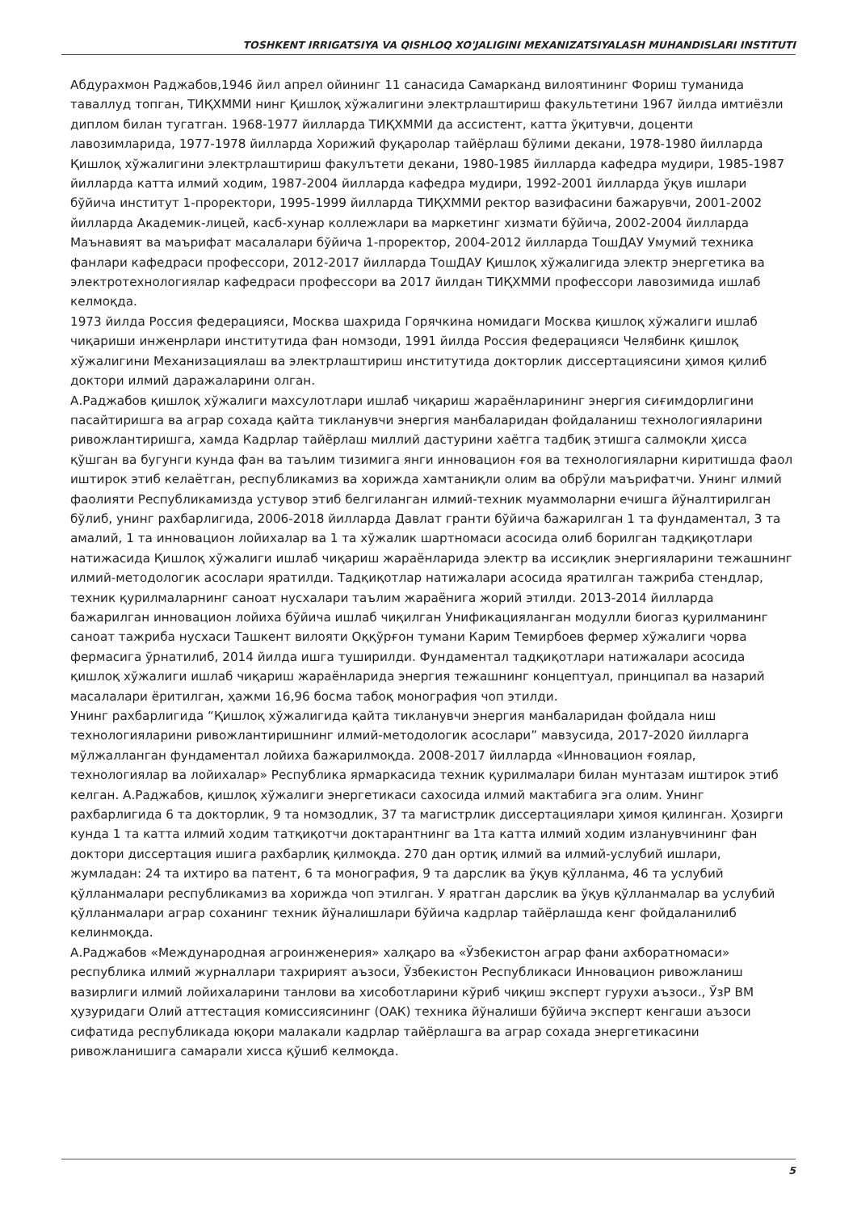TOSHKENT IRRIGATSIYA VA QISHLOQ XO'JALIGINI MEXANIZATSIYALASH MUHANDISLARI INSTITUTI
Абдурахмон Раджабов,1946 йил апрел ойининг 11 санасида Самарканд вилоятининг Фориш туманида таваллуд топган, ТИҚХММИ нинг Қишлоқ хўжалигини электрлаштириш факультетини 1967 йилда имтиёзли диплом билан тугатган. 1968-1977 йилларда ТИҚХММИ да ассистент, катта ўқитувчи, доценти лавозимларида, 1977-1978 йилларда Хорижий фуқаролар тайёрлаш бўлими декани, 1978-1980 йилларда Қишлоқ хўжалигини электрлаштириш факулътети декани, 1980-1985 йилларда кафедра мудири, 1985-1987 йилларда катта илмий ходим, 1987-2004 йилларда кафедра мудири, 1992-2001 йилларда ўқув ишлари бўйича институт 1-проректори, 1995-1999 йилларда ТИҚХММИ ректор вазифасини бажарувчи, 2001-2002 йилларда Академик-лицей, касб-хунар коллежлари ва маркетинг хизмати бўйича, 2002-2004 йилларда Маънавият ва маърифат масалалари бўйича 1-проректор, 2004-2012 йилларда ТошДАУ Умумий техника фанлари кафедраси профессори, 2012-2017 йилларда ТошДАУ Қишлоқ хўжалигида электр энергетика ва электротехнологиялар кафедраси профессори ва 2017 йилдан ТИҚХММИ профессори лавозимида ишлаб келмоқда.
1973 йилда Россия федерацияси, Москва шахрида Горячкина номидаги Москва қишлоқ хўжалиги ишлаб чиқариши инженрлари институтида фан номзоди, 1991 йилда Россия федерацияси Челябинк қишлоқ хўжалигини Механизациялаш ва электрлаштириш институтида докторлик диссертациясини ҳимоя қилиб доктори илмий даражаларини олган.
А.Раджабов қишлоқ хўжалиги махсулотлари ишлаб чиқариш жараёнларининг энергия сиғимдорлигини пасайтиришга ва аграр сохада қайта тикланувчи энергия манбаларидан фойдаланиш технологияларини ривожлантиришга, хамда Кадрлар тайёрлаш миллий дастурини хаётга тадбиқ этишга салмоқли ҳисса қўшган ва бугунги кунда фан ва таълим тизимига янги инновацион ғоя ва технологияларни киритишда фаол иштирок этиб келаётган, республикамиз ва хорижда хамтаниқли олим ва обрўли маърифатчи. Унинг илмий фаолияти Республикамизда устувор этиб белгиланган илмий-техник муаммоларни ечишга йўналтирилган бўлиб, унинг рахбарлигида, 2006-2018 йилларда Давлат гранти бўйича бажарилган 1 та фундаментал, 3 та амалий, 1 та инновацион лойихалар ва 1 та хўжалик шартномаси асосида олиб борилган тадқиқотлари натижасида Қишлоқ хўжалиги ишлаб чиқариш жараёнларида электр ва иссиқлик энергияларини тежашнинг илмий-методологик асослари яратилди. Тадқиқотлар натижалари асосида яратилган тажриба стендлар, техник қурилмаларнинг саноат нусхалари таълим жараёнига жорий этилди. 2013-2014 йилларда бажарилган инновацион лойиха бўйича ишлаб чиқилган Унификацияланган модулли биогаз қурилманинг саноат тажриба нусхаси Ташкент вилояти Оққўрғон тумани Карим Темирбоев фермер хўжалиги чорва фермасига ўрнатилиб, 2014 йилда ишга туширилди. Фундаментал тадқиқотлари натижалари асосида қишлоқ хўжалиги ишлаб чиқариш жараёнларида энергия тежашнинг концептуал, принципал ва назарий масалалари ёритилган, ҳажми 16,96 босма табоқ монография чоп этилди.
Унинг рахбарлигида “Қишлоқ хўжалигида қайта тикланувчи энергия манбаларидан фойдала ниш технологияларини ривожлантиришнинг илмий-методологик асослари” мавзусида, 2017-2020 йилларга мўлжалланган фундаментал лойиха бажарилмоқда. 2008-2017 йилларда «Инновацион ғоялар, технологиялар ва лойихалар» Республика ярмаркасида техник қурилмалари билан мунтазам иштирок этиб келган. А.Раджабов, қишлоқ хўжалиги энергетикаси сахосида илмий мактабига эга олим. Унинг рахбарлигида 6 та докторлик, 9 та номзодлик, 37 та магистрлик диссертациялари ҳимоя қилинган. Ҳозирги кунда 1 та катта илмий ходим татқиқотчи доктарантнинг ва 1та катта илмий ходим изланувчининг фан доктори диссертация ишига рахбарлиқ қилмоқда. 270 дан ортиқ илмий ва илмий-услубий ишлари, жумладан: 24 та ихтиро ва патент, 6 та монография, 9 та дарслик ва ўқув қўлланма, 46 та услубий қўлланмалари республикамиз ва хорижда чоп этилган. У яратган дарслик ва ўқув қўлланмалар ва услубий қўлланмалари аграр соханинг техник йўналишлари бўйича кадрлар тайёрлашда кенг фойдаланилиб келинмоқда.
А.Раджабов «Международная агроинженерия» халқаро ва «Ўзбекистон аграр фани ахборатномаси» республика илмий журналлари тахририят аъзоси, Ўзбекистон Республикаси Инновацион ривожланиш вазирлиги илмий лойихаларини танлови ва хисоботларини кўриб чиқиш эксперт гурухи аъзоси., ЎзР ВМ ҳузуридаги Олий аттестация комиссиясининг (ОАК) техника йўналиши бўйича эксперт кенгаши аъзоси сифатида республикада юқори малакали кадрлар тайёрлашга ва аграр сохада энергетикасини ривожланишига самарали хисса қўшиб келмоқда.
5